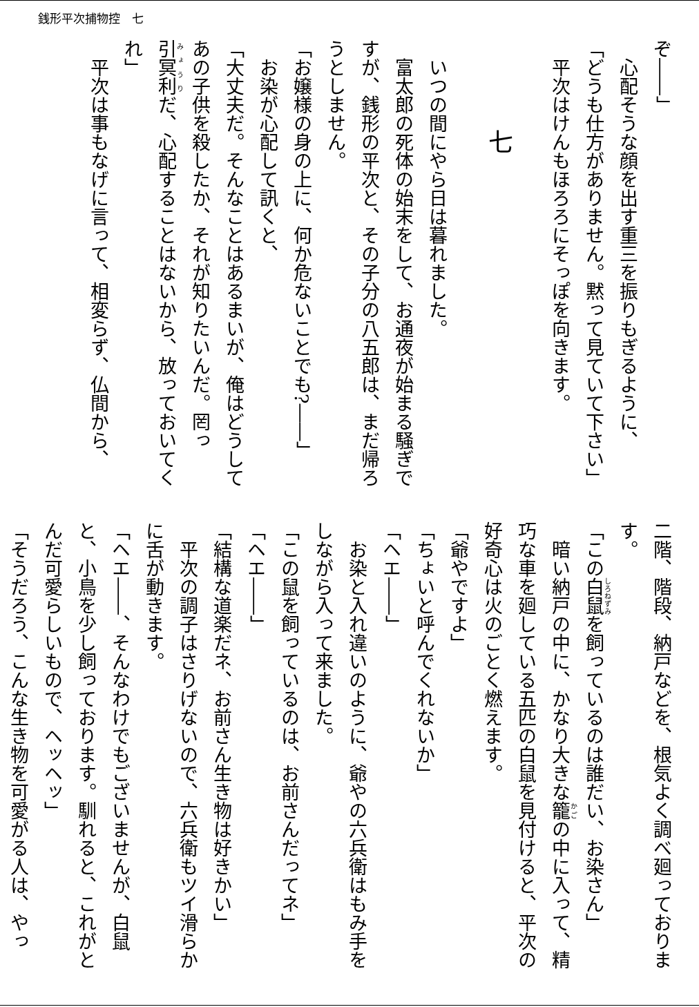銭形平次捕物控　七
ぞ――」
心配そうな顔を出す重三を振りもぎるように、
「どうも仕方がありません。黙って見ていて下さい」
平次はけんもほろろにそっぽを向きます。
七
いつの間にやら日は暮れました。
富太郎の死体の始末をして、お通夜が始まる騒ぎですが、銭形の平次と、その子分の八五郎は、まだ帰ろうとしません。
「お嬢様の身の上に、何か危ないことでも?――」
お染が心配して訊くと、
「大丈夫だ。そんなことはあるまいが、俺はどうしてあの子供を殺したか、それが知りたいんだ。罔っ引冥利だ、心配することはないから、放っておいてくれ」
平次は事もなげに言って、相変らず、仏間から、
二階、階段、納戸などを、根気よく調べ廻っております。
「この白鼠を飼っているのは誰だい、お染さん」
暗い納戸の中に、かなり大きな籠の中に入って、精巧な車を廻している五匹の白鼠を見付けると、平次の好奇心は火のごとく燃えます。
「爺やですよ」
「ちょいと呼んでくれないか」
「ヘエ――」
お染と入れ違いのように、爺やの六兵衛はもみ手をしながら入って来ました。
「この鼠を飼っているのは、お前さんだってネ」
「ヘエ――」
「結構な道楽だネ、お前さん生き物は好きかい」
平次の調子はさりげないので、六兵衛もツイ滑らかに舌が動きます。
「ヘエ――、そんなわけでもございませんが、白鼠と、小鳥を少し飼っております。馴れると、これがとんだ可愛らしいもので、ヘッヘッ」
「そうだろう、こんな生き物を可愛がる人は、やっ